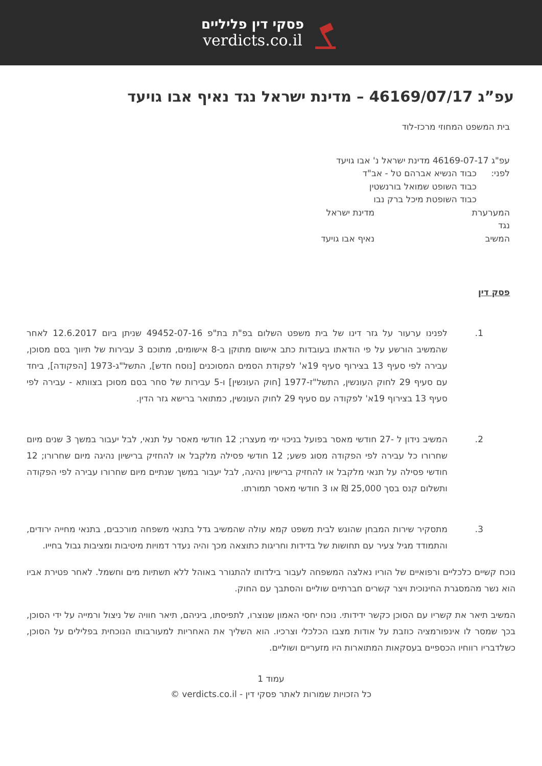פסקי דין פליליים
verdicts.co.il
עפ”ג 46169/07/17 – מדינת ישראל נגד נאיף אבו גויעד
בית המשפט המחוזי מרכז-לוד
עפ"ג 46169-07-17 מדינת ישראל נ' אבו גויעד
לפני: כבוד הנשיא אברהם טל - אב"ד
כבוד השופט שמואל בורנשטין
כבוד השופטת מיכל ברק נבו
המערערת מדינת ישראל
נגד
המשיב נאיף אבו גויעד
פסק דין
1. לפנינו ערעור על גזר דינו של בית משפט השלום בפ"ת בת"פ 49452-07-16 שניתן ביום 12.6.2017 לאחר שהמשיב הורשע על פי הודאתו בעובדות כתב אישום מתוקן ב-8 אישומים, מתוכם 3 עבירות של תיווך בסם מסוכן, עבירה לפי סעיף 13 בצירוף סעיף 19א' לפקודת הסמים המסוכנים [נוסח חדש], התשל"ג-1973 [הפקודה], ביחד עם סעיף 29 לחוק העונשין, התשל"ז-1977 [חוק העונשין] ו-5 עבירות של סחר בסם מסוכן בצוותא - עבירה לפי סעיף 13 בצירוף 19א' לפקודה עם סעיף 29 לחוק העונשין, כמתואר ברישא גזר הדין.
2. המשיב נידון ל -27 חודשי מאסר בפועל בניכוי ימי מעצרו; 12 חודשי מאסר על תנאי, לבל יעבור במשך 3 שנים מיום שחרורו כל עבירה לפי הפקודה מסוג פשע; 12 חודשי פסילה מלקבל או להחזיק ברישיון נהיגה מיום שחרורו; 12 חודשי פסילה על תנאי מלקבל או להחזיק ברישיון נהיגה, לבל יעבור במשך שנתיים מיום שחרורו עבירה לפי הפקודה ותשלום קנס בסך 25,000 ₪ או 3 חודשי מאסר תמורתו.
3. מתסקיר שירות המבחן שהוגש לבית משפט קמא עולה שהמשיב גדל בתנאי משפחה מורכבים, בתנאי מחייה ירודים, והתמודד מגיל צעיר עם תחושות של בדידות וחריגות כתוצאה מכך והיה נעדר דמויות מיטיבות ומציבות גבול בחייו.
נוכח קשיים כלכליים ורפואיים של הוריו נאלצה המשפחה לעבור בילדותו להתגורר באוהל ללא תשתיות מים וחשמל. לאחר פטירת אביו הוא נשר מהמסגרת החינוכית ויצר קשרים חברתיים שוליים והסתבך עם החוק.
המשיב תיאר את קשריו עם הסוכן כקשר ידידותי. נוכח יחסי האמון שנוצרו, לתפיסתו, ביניהם, תיאר חוויה של ניצול ורמייה על ידי הסוכן, בכך שמסר לו אינפורמציה כוזבת על אודות מצבו הכלכלי וצרכיו. הוא השליך את האחריות למעורבותו הנוכחית בפלילים על הסוכן, כשלדבריו רווחיו הכספיים בעסקאות המתוארות היו מזעריים ושוליים.
עמוד 1
כל הזכויות שמורות לאתר פסקי דין - verdicts.co.il ©